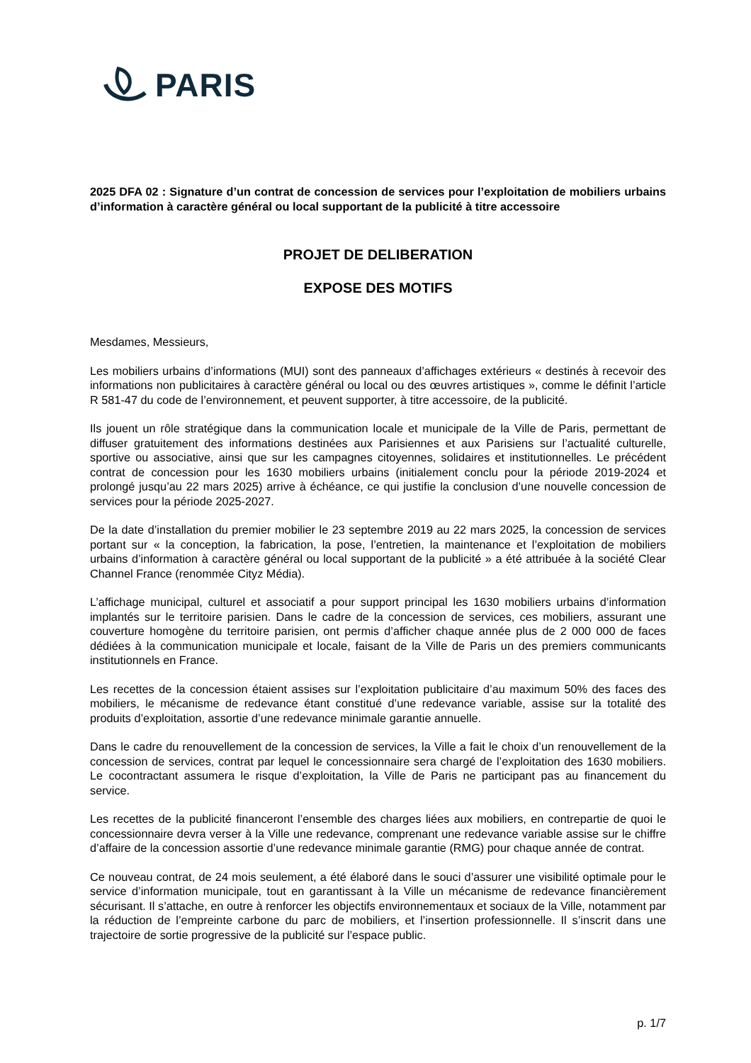PARIS
2025 DFA 02 : Signature d’un contrat de concession de services pour l’exploitation de mobiliers urbains d’information à caractère général ou local supportant de la publicité à titre accessoire
PROJET DE DELIBERATION
EXPOSE DES MOTIFS
Mesdames, Messieurs,
Les mobiliers urbains d’informations (MUI) sont des panneaux d’affichages extérieurs « destinés à recevoir des informations non publicitaires à caractère général ou local ou des œuvres artistiques », comme le définit l’article R 581-47 du code de l’environnement, et peuvent supporter, à titre accessoire, de la publicité.
Ils jouent un rôle stratégique dans la communication locale et municipale de la Ville de Paris, permettant de diffuser gratuitement des informations destinées aux Parisiennes et aux Parisiens sur l’actualité culturelle, sportive ou associative, ainsi que sur les campagnes citoyennes, solidaires et institutionnelles. Le précédent contrat de concession pour les 1630 mobiliers urbains (initialement conclu pour la période 2019-2024 et prolongé jusqu’au 22 mars 2025) arrive à échéance, ce qui justifie la conclusion d’une nouvelle concession de services pour la période 2025-2027.
De la date d’installation du premier mobilier le 23 septembre 2019 au 22 mars 2025, la concession de services portant sur « la conception, la fabrication, la pose, l’entretien, la maintenance et l’exploitation de mobiliers urbains d’information à caractère général ou local supportant de la publicité » a été attribuée à la société Clear Channel France (renommée Cityz Média).
L’affichage municipal, culturel et associatif a pour support principal les 1630 mobiliers urbains d’information implantés sur le territoire parisien. Dans le cadre de la concession de services, ces mobiliers, assurant une couverture homogène du territoire parisien, ont permis d’afficher chaque année plus de 2 000 000 de faces dédiées à la communication municipale et locale, faisant de la Ville de Paris un des premiers communicants institutionnels en France.
Les recettes de la concession étaient assises sur l’exploitation publicitaire d’au maximum 50% des faces des mobiliers, le mécanisme de redevance étant constitué d’une redevance variable, assise sur la totalité des produits d’exploitation, assortie d’une redevance minimale garantie annuelle.
Dans le cadre du renouvellement de la concession de services, la Ville a fait le choix d’un renouvellement de la concession de services, contrat par lequel le concessionnaire sera chargé de l’exploitation des 1630 mobiliers. Le cocontractant assumera le risque d’exploitation, la Ville de Paris ne participant pas au financement du service.
Les recettes de la publicité financeront l’ensemble des charges liées aux mobiliers, en contrepartie de quoi le concessionnaire devra verser à la Ville une redevance, comprenant une redevance variable assise sur le chiffre d’affaire de la concession assortie d’une redevance minimale garantie (RMG) pour chaque année de contrat.
Ce nouveau contrat, de 24 mois seulement, a été élaboré dans le souci d’assurer une visibilité optimale pour le service d’information municipale, tout en garantissant à la Ville un mécanisme de redevance financièrement sécurisant. Il s’attache, en outre à renforcer les objectifs environnementaux et sociaux de la Ville, notamment par la réduction de l’empreinte carbone du parc de mobiliers, et l’insertion professionnelle. Il s’inscrit dans une trajectoire de sortie progressive de la publicité sur l’espace public.
p. 1/7